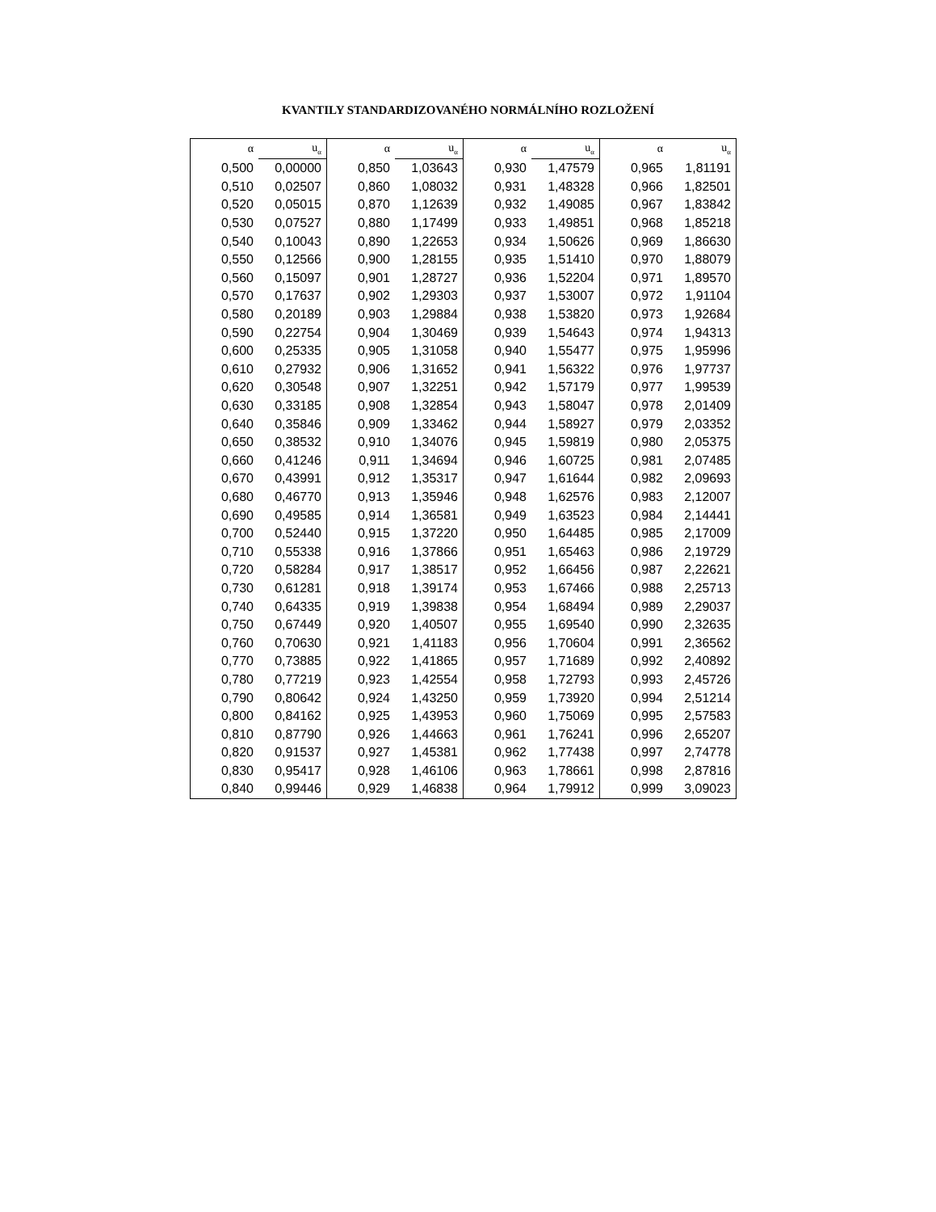KVANTILY STANDARDIZOVANÉHO NORMÁLNÍHO ROZLOŽENÍ
| α | u<sub>α</sub> | α | u<sub>α</sub> | α | u<sub>α</sub> | α | u<sub>α</sub> |
| --- | --- | --- | --- | --- | --- | --- | --- |
| 0,500 | 0,00000 | 0,850 | 1,03643 | 0,930 | 1,47579 | 0,965 | 1,81191 |
| 0,510 | 0,02507 | 0,860 | 1,08032 | 0,931 | 1,48328 | 0,966 | 1,82501 |
| 0,520 | 0,05015 | 0,870 | 1,12639 | 0,932 | 1,49085 | 0,967 | 1,83842 |
| 0,530 | 0,07527 | 0,880 | 1,17499 | 0,933 | 1,49851 | 0,968 | 1,85218 |
| 0,540 | 0,10043 | 0,890 | 1,22653 | 0,934 | 1,50626 | 0,969 | 1,86630 |
| 0,550 | 0,12566 | 0,900 | 1,28155 | 0,935 | 1,51410 | 0,970 | 1,88079 |
| 0,560 | 0,15097 | 0,901 | 1,28727 | 0,936 | 1,52204 | 0,971 | 1,89570 |
| 0,570 | 0,17637 | 0,902 | 1,29303 | 0,937 | 1,53007 | 0,972 | 1,91104 |
| 0,580 | 0,20189 | 0,903 | 1,29884 | 0,938 | 1,53820 | 0,973 | 1,92684 |
| 0,590 | 0,22754 | 0,904 | 1,30469 | 0,939 | 1,54643 | 0,974 | 1,94313 |
| 0,600 | 0,25335 | 0,905 | 1,31058 | 0,940 | 1,55477 | 0,975 | 1,95996 |
| 0,610 | 0,27932 | 0,906 | 1,31652 | 0,941 | 1,56322 | 0,976 | 1,97737 |
| 0,620 | 0,30548 | 0,907 | 1,32251 | 0,942 | 1,57179 | 0,977 | 1,99539 |
| 0,630 | 0,33185 | 0,908 | 1,32854 | 0,943 | 1,58047 | 0,978 | 2,01409 |
| 0,640 | 0,35846 | 0,909 | 1,33462 | 0,944 | 1,58927 | 0,979 | 2,03352 |
| 0,650 | 0,38532 | 0,910 | 1,34076 | 0,945 | 1,59819 | 0,980 | 2,05375 |
| 0,660 | 0,41246 | 0,911 | 1,34694 | 0,946 | 1,60725 | 0,981 | 2,07485 |
| 0,670 | 0,43991 | 0,912 | 1,35317 | 0,947 | 1,61644 | 0,982 | 2,09693 |
| 0,680 | 0,46770 | 0,913 | 1,35946 | 0,948 | 1,62576 | 0,983 | 2,12007 |
| 0,690 | 0,49585 | 0,914 | 1,36581 | 0,949 | 1,63523 | 0,984 | 2,14441 |
| 0,700 | 0,52440 | 0,915 | 1,37220 | 0,950 | 1,64485 | 0,985 | 2,17009 |
| 0,710 | 0,55338 | 0,916 | 1,37866 | 0,951 | 1,65463 | 0,986 | 2,19729 |
| 0,720 | 0,58284 | 0,917 | 1,38517 | 0,952 | 1,66456 | 0,987 | 2,22621 |
| 0,730 | 0,61281 | 0,918 | 1,39174 | 0,953 | 1,67466 | 0,988 | 2,25713 |
| 0,740 | 0,64335 | 0,919 | 1,39838 | 0,954 | 1,68494 | 0,989 | 2,29037 |
| 0,750 | 0,67449 | 0,920 | 1,40507 | 0,955 | 1,69540 | 0,990 | 2,32635 |
| 0,760 | 0,70630 | 0,921 | 1,41183 | 0,956 | 1,70604 | 0,991 | 2,36562 |
| 0,770 | 0,73885 | 0,922 | 1,41865 | 0,957 | 1,71689 | 0,992 | 2,40892 |
| 0,780 | 0,77219 | 0,923 | 1,42554 | 0,958 | 1,72793 | 0,993 | 2,45726 |
| 0,790 | 0,80642 | 0,924 | 1,43250 | 0,959 | 1,73920 | 0,994 | 2,51214 |
| 0,800 | 0,84162 | 0,925 | 1,43953 | 0,960 | 1,75069 | 0,995 | 2,57583 |
| 0,810 | 0,87790 | 0,926 | 1,44663 | 0,961 | 1,76241 | 0,996 | 2,65207 |
| 0,820 | 0,91537 | 0,927 | 1,45381 | 0,962 | 1,77438 | 0,997 | 2,74778 |
| 0,830 | 0,95417 | 0,928 | 1,46106 | 0,963 | 1,78661 | 0,998 | 2,87816 |
| 0,840 | 0,99446 | 0,929 | 1,46838 | 0,964 | 1,79912 | 0,999 | 3,09023 |